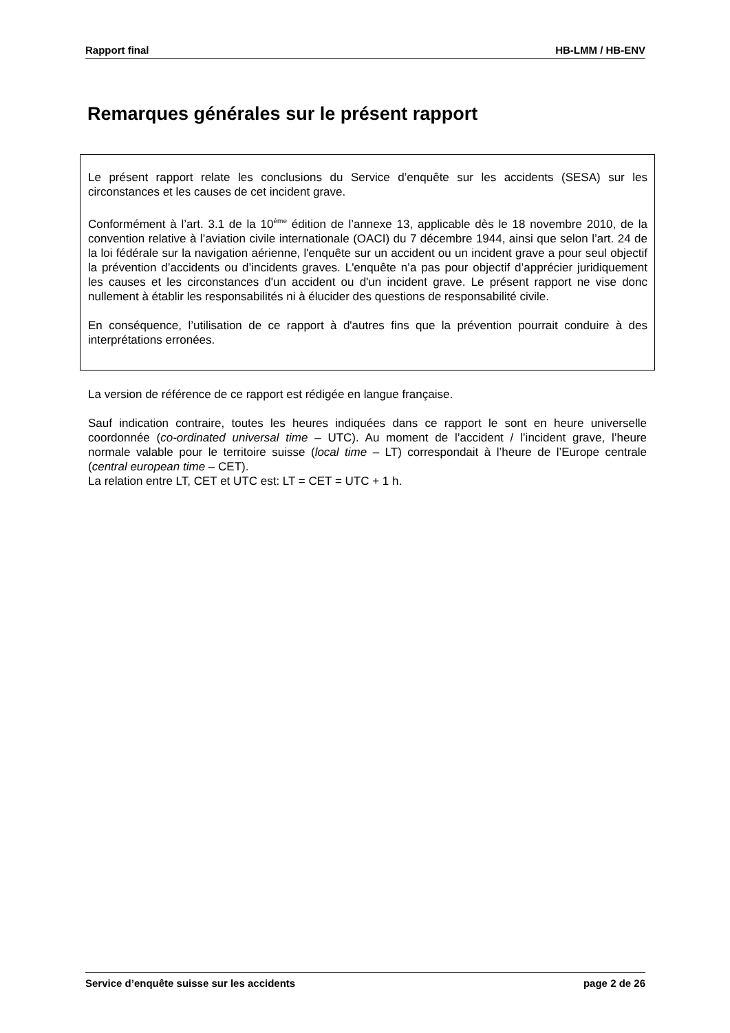Rapport final HB-LMM / HB-ENV
Remarques générales sur le présent rapport
Le présent rapport relate les conclusions du Service d’enquête sur les accidents (SESA) sur les circonstances et les causes de cet incident grave.
Conformément à l’art. 3.1 de la 10<sup>ème</sup> édition de l’annexe 13, applicable dès le 18 novembre 2010, de la convention relative à l’aviation civile internationale (OACI) du 7 décembre 1944, ainsi que selon l’art. 24 de la loi fédérale sur la navigation aérienne, l'enquête sur un accident ou un incident grave a pour seul objectif la prévention d’accidents ou d’incidents graves. L'enquête n’a pas pour objectif d’apprécier juridiquement les causes et les circonstances d'un accident ou d'un incident grave. Le présent rapport ne vise donc nullement à établir les responsabilités ni à élucider des questions de responsabilité civile.
En conséquence, l’utilisation de ce rapport à d'autres fins que la prévention pourrait conduire à des interprétations erronées.
La version de référence de ce rapport est rédigée en langue française.
Sauf indication contraire, toutes les heures indiquées dans ce rapport le sont en heure universelle coordonnée (co-ordinated universal time – UTC). Au moment de l’accident / l’incident grave, l’heure normale valable pour le territoire suisse (local time – LT) correspondait à l’heure de l’Europe centrale (central european time – CET).
La relation entre LT, CET et UTC est: LT = CET = UTC + 1 h.
Service d’enquête suisse sur les accidents page 2 de 26